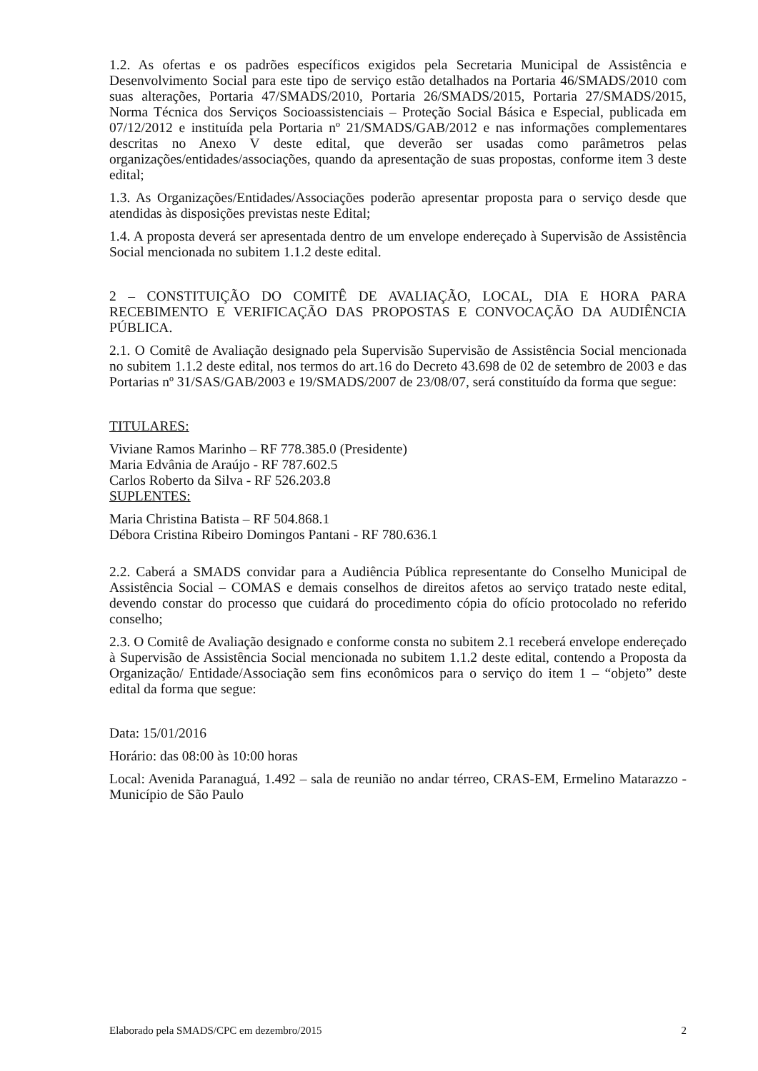1.2. As ofertas e os padrões específicos exigidos pela Secretaria Municipal de Assistência e Desenvolvimento Social para este tipo de serviço estão detalhados na Portaria 46/SMADS/2010 com suas alterações, Portaria 47/SMADS/2010, Portaria 26/SMADS/2015, Portaria 27/SMADS/2015, Norma Técnica dos Serviços Socioassistenciais – Proteção Social Básica e Especial, publicada em 07/12/2012 e instituída pela Portaria nº 21/SMADS/GAB/2012 e nas informações complementares descritas no Anexo V deste edital, que deverão ser usadas como parâmetros pelas organizações/entidades/associações, quando da apresentação de suas propostas, conforme item 3 deste edital;
1.3. As Organizações/Entidades/Associações poderão apresentar proposta para o serviço desde que atendidas às disposições previstas neste Edital;
1.4. A proposta deverá ser apresentada dentro de um envelope endereçado à Supervisão de Assistência Social mencionada no subitem 1.1.2 deste edital.
2 – CONSTITUIÇÃO DO COMITÊ DE AVALIAÇÃO, LOCAL, DIA E HORA PARA RECEBIMENTO E VERIFICAÇÃO DAS PROPOSTAS E CONVOCAÇÃO DA AUDIÊNCIA PÚBLICA.
2.1. O Comitê de Avaliação designado pela Supervisão Supervisão de Assistência Social mencionada no subitem 1.1.2 deste edital, nos termos do art.16 do Decreto 43.698 de 02 de setembro de 2003 e das Portarias nº 31/SAS/GAB/2003 e 19/SMADS/2007 de 23/08/07, será constituído da forma que segue:
TITULARES:
Viviane Ramos Marinho – RF 778.385.0 (Presidente)
Maria Edvânia de Araújo - RF 787.602.5
Carlos Roberto da Silva - RF 526.203.8
SUPLENTES:
Maria Christina Batista – RF 504.868.1
Débora Cristina Ribeiro Domingos Pantani - RF 780.636.1
2.2. Caberá a SMADS convidar para a Audiência Pública representante do Conselho Municipal de Assistência Social – COMAS e demais conselhos de direitos afetos ao serviço tratado neste edital, devendo constar do processo que cuidará do procedimento cópia do ofício protocolado no referido conselho;
2.3. O Comitê de Avaliação designado e conforme consta no subitem 2.1 receberá envelope endereçado à Supervisão de Assistência Social mencionada no subitem 1.1.2 deste edital, contendo a Proposta da Organização/ Entidade/Associação sem fins econômicos para o serviço do item 1 – “objeto” deste edital da forma que segue:
Data: 15/01/2016
Horário: das 08:00 às 10:00 horas
Local: Avenida Paranaguá, 1.492 – sala de reunião no andar térreo, CRAS-EM, Ermelino Matarazzo - Município de São Paulo
Elaborado pela SMADS/CPC em dezembro/2015 2